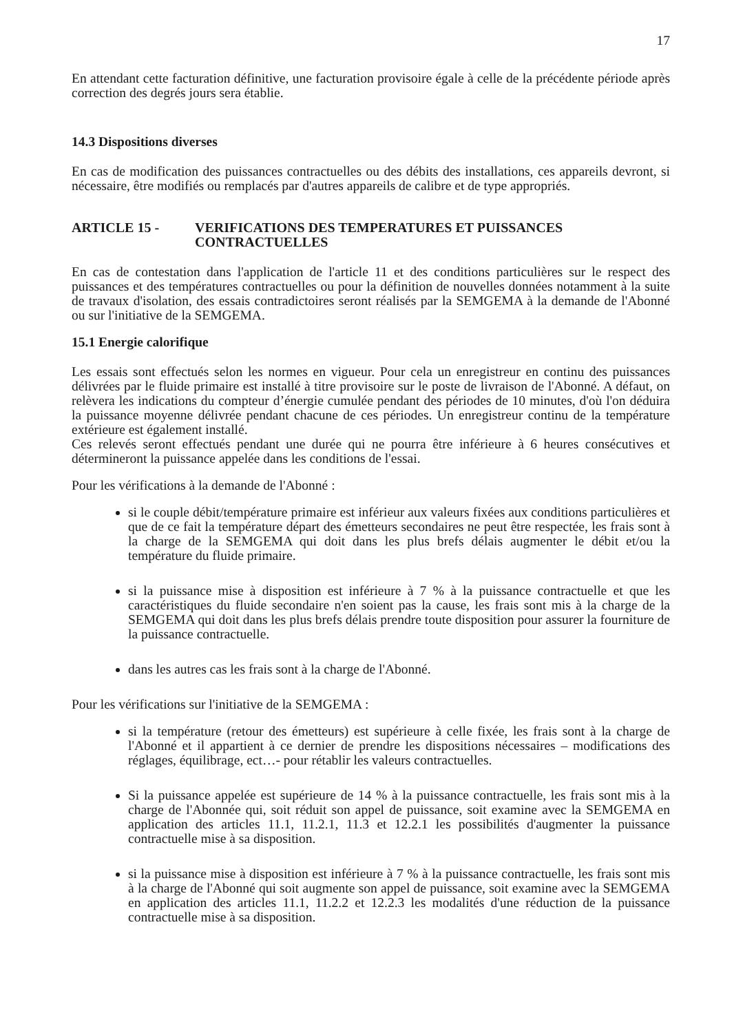17
En attendant cette facturation définitive, une facturation provisoire égale à celle de la précédente période après correction des degrés jours sera établie.
14.3 Dispositions diverses
En cas de modification des puissances contractuelles ou des débits des installations, ces appareils devront, si nécessaire, être modifiés ou remplacés par d'autres appareils de calibre et de type appropriés.
ARTICLE 15 - VERIFICATIONS DES TEMPERATURES ET PUISSANCES CONTRACTUELLES
En cas de contestation dans l'application de l'article 11 et des conditions particulières sur le respect des puissances et des températures contractuelles ou pour la définition de nouvelles données notamment à la suite de travaux d'isolation, des essais contradictoires seront réalisés par la SEMGEMA à la demande de l'Abonné ou sur l'initiative de la SEMGEMA.
15.1 Energie calorifique
Les essais sont effectués selon les normes en vigueur. Pour cela un enregistreur en continu des puissances délivrées par le fluide primaire est installé à titre provisoire sur le poste de livraison de l'Abonné. A défaut, on relèvera les indications du compteur d’énergie cumulée pendant des périodes de 10 minutes, d'où l'on déduira la puissance moyenne délivrée pendant chacune de ces périodes. Un enregistreur continu de la température extérieure est également installé.
Ces relevés seront effectués pendant une durée qui ne pourra être inférieure à 6 heures consécutives et détermineront la puissance appelée dans les conditions de l'essai.
Pour les vérifications à la demande de l'Abonné :
si le couple débit/température primaire est inférieur aux valeurs fixées aux conditions particulières et que de ce fait la température départ des émetteurs secondaires ne peut être respectée, les frais sont à la charge de la SEMGEMA qui doit dans les plus brefs délais augmenter le débit et/ou la température du fluide primaire.
si la puissance mise à disposition est inférieure à 7 % à la puissance contractuelle et que les caractéristiques du fluide secondaire n'en soient pas la cause, les frais sont mis à la charge de la SEMGEMA qui doit dans les plus brefs délais prendre toute disposition pour assurer la fourniture de la puissance contractuelle.
dans les autres cas les frais sont à la charge de l'Abonné.
Pour les vérifications sur l'initiative de la SEMGEMA :
si la température (retour des émetteurs) est supérieure à celle fixée, les frais sont à la charge de l'Abonné et il appartient à ce dernier de prendre les dispositions nécessaires – modifications des réglages, équilibrage, ect…- pour rétablir les valeurs contractuelles.
Si la puissance appelée est supérieure de 14 % à la puissance contractuelle, les frais sont mis à la charge de l'Abonnée qui, soit réduit son appel de puissance, soit examine avec la SEMGEMA en application des articles 11.1, 11.2.1, 11.3 et 12.2.1 les possibilités d'augmenter la puissance contractuelle mise à sa disposition.
si la puissance mise à disposition est inférieure à 7 % à la puissance contractuelle, les frais sont mis à la charge de l'Abonné qui soit augmente son appel de puissance, soit examine avec la SEMGEMA en application des articles 11.1, 11.2.2 et 12.2.3 les modalités d'une réduction de la puissance contractuelle mise à sa disposition.